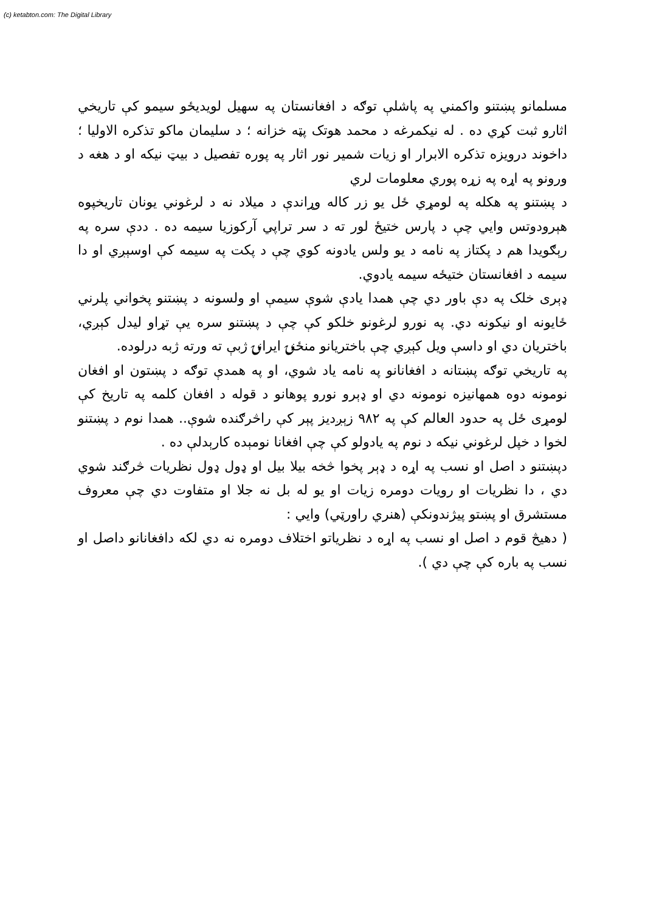(c) ketabton.com: The Digital Library
مسلمانو پښتنو واکمني په پاشلې توګه د افغانستان په سهیل لویدیځو سیمو کې تاریخي اثارو ثبت کړي ده . له نیکمرغه د محمد هوتک پټه خزانه ؛ د سلیمان ماکو تذکره الاولیا ؛ داخوند درویزه تذکره الابرار او زیات شمیر نور اثار په پوره تفصیل د بیټ نیکه او د هغه د ورونو په اړه په زړه پوري معلومات لري
د پښتنو په هکله په لومړي ځل یو زر کاله وړاندې د میلاد نه د لرغوني یونان تاریخپوه هېرودوتس وایي چې د پارس ختیځ لور ته د سر تراپي آرکوزیا سیمه ده . ددې سره په رېګویدا هم د پکتاز په نامه د یو ولس یادونه کوي چې د پکت په سیمه کې اوسېږي او دا سیمه د افغانستان ختیځه سیمه یادوي.
ډېری خلک په دې باور دي چې همدا یادې شوې سیمې او ولسونه د پښتنو پخواني پلرني ځایونه او نیکونه دي. په نورو لرغونو خلکو کې چې د پښتنو سره یې تړاو لیدل کېږي، باختریان دي او داسې ویل کېږي چې باختریانو منځنۍ ایرانۍ ژبې ته ورته ژبه درلوده.
په تاریخي توګه پښتانه د افغانانو په نامه یاد شوي، او په همدې توګه د پښتون او افغان نومونه دوه همهانیزه نومونه دي او ډېرو نورو پوهانو د قوله د افغان کلمه په تاریخ کې لومړی ځل په حدود العالم کې په ۹۸۲ زېږدیز پېر کې راڅرګنده شوې.. همدا نوم د پښتنو لخوا د خپل لرغوني نیکه د نوم په یادولو کې چې افغانا نومېده کارېدلې ده .
دپښتنو د اصل او نسب په اړه د ډېر پخوا څخه بیلا بیل او ډول ډول نظریات څرګند شوي دي ، دا نظریات او رویات دومره زیات او یو له بل نه جلا او متفاوت دي چې معروف مستشرق او پښتو پیژندونکې (هنري راورټي) وایي :
( دهیڅ قوم د اصل او نسب په اړه د نظریاتو اختلاف دومره نه دي لکه دافغانانو داصل او نسب په باره کې چې دي ).